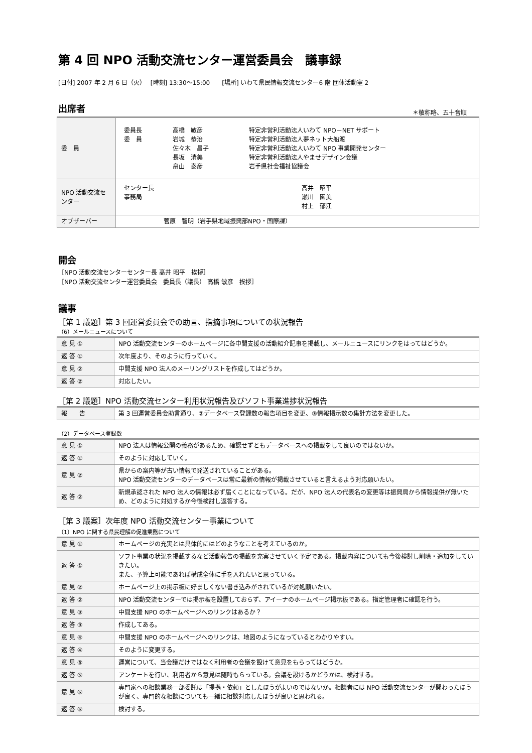第 4 回 NPO 活動交流センター運営委員会　議事録
[日付] 2007 年 2 月 6 日（火）　 [時刻] 13:30～15:00　　[場所] いわて県民情報交流センター6 階 団体活動室 2
出席者
＊敬称略、五十音順
| 委 員 | / 委員長 委 員 / 高橋 敏彦 岩城 恭治 佐々木 昌子 長坂 清美 畠山 泰彦 / 特定非営利活動法人いわて NPO－NET サポート 特定非営利活動法人夢ネット大船渡 特定非営利活動法人いわて NPO 事業開発センター 特定非営利活動法人やませデザイン会議 岩手県社会福祉協議会 / |
| NPO 活動交流センター | / センター長 事務局 / 髙井 昭平 瀬川 園美 村上 郁江 / |
| オブザーバー | 菅原 智明（岩手県地域振興部NPO・国際課） |
開会
［NPO 活動交流センターセンター長 髙井 昭平　挨拶］
［NPO 活動交流センター運営委員会　委員長（議長） 高橋 敏彦　挨拶］
議事
［第 1 議題］第 3 回運営委員会での助言、指摘事項についての状況報告
（6）メールニュースについて
| 意 見 ① | NPO 活動交流センターのホームページに各中間支援の活動紹介記事を掲載し、メールニュースにリンクをはってはどうか。 |
| 返 答 ① | 次年度より、そのように行っていく。 |
| 意 見 ② | 中間支援 NPO 法人のメーリングリストを作成してはどうか。 |
| 返 答 ② | 対応したい。 |
［第 2 議題］NPO 活動交流センター利用状況報告及びソフト事業進捗状況報告
| 報 告 | 第 3 回運営委員会助言通り、②データベース登録数の報告項目を変更、③情報掲示数の集計方法を変更した。 |
（2）データベース登録数
| 意 見 ① | NPO 法人は情報公開の義務があるため、確認せずともデータベースへの掲載をして良いのではないか。 |
| 返 答 ① | そのように対応していく。 |
| 意 見 ② | 県からの案内等が古い情報で発送されていることがある。 NPO 活動交流センターのデータベースは常に最新の情報が掲載させていると言えるよう対応願いたい。 |
| 返 答 ② | 新規承認された NPO 法人の情報は必ず届くことになっている。だが、NPO 法人の代表名の変更等は振興局から情報提供が無いため、どのように対処するか今後検討し返答する。 |
［第 3 議案］次年度 NPO 活動交流センター事業について
（1）NPO に関する県民理解の促進業務について
| 意 見 ① | ホームページの充実とは具体的にはどのようなことを考えているのか。 |
| 返 答 ① | ソフト事業の状況を掲載するなど活動報告の掲載を充実させていく予定である。掲載内容についても今後検討し削除・追加をしていきたい。 また、予算上可能であれば構成全体に手を入れたいと思っている。 |
| 意 見 ② | ホームページ上の掲示板に好ましくない書き込みがされているが対処願いたい。 |
| 返 答 ② | NPO 活動交流センターでは掲示板を設置しておらず、アイーナのホームページ掲示板である。指定管理者に確認を行う。 |
| 意 見 ③ | 中間支援 NPO のホームページへのリンクはあるか？ |
| 返 答 ③ | 作成してある。 |
| 意 見 ④ | 中間支援 NPO のホームページへのリンクは、地図のようになっているとわかりやすい。 |
| 返 答 ④ | そのように変更する。 |
| 意 見 ⑤ | 運営について、当会議だけではなく利用者の会議を設けて意見をもらってはどうか。 |
| 返 答 ⑤ | アンケートを行い、利用者から意見は随時もらっている。会議を設けるかどうかは、検討する。 |
| 意 見 ⑥ | 専門家への相談業務一部委託は「提携・依頼」としたほうがよいのではないか。相談者には NPO 活動交流センターが関わったほうが良く、専門的な相談についても一緒に相談対応したほうが良いと思われる。 |
| 返 答 ⑥ | 検討する。 |